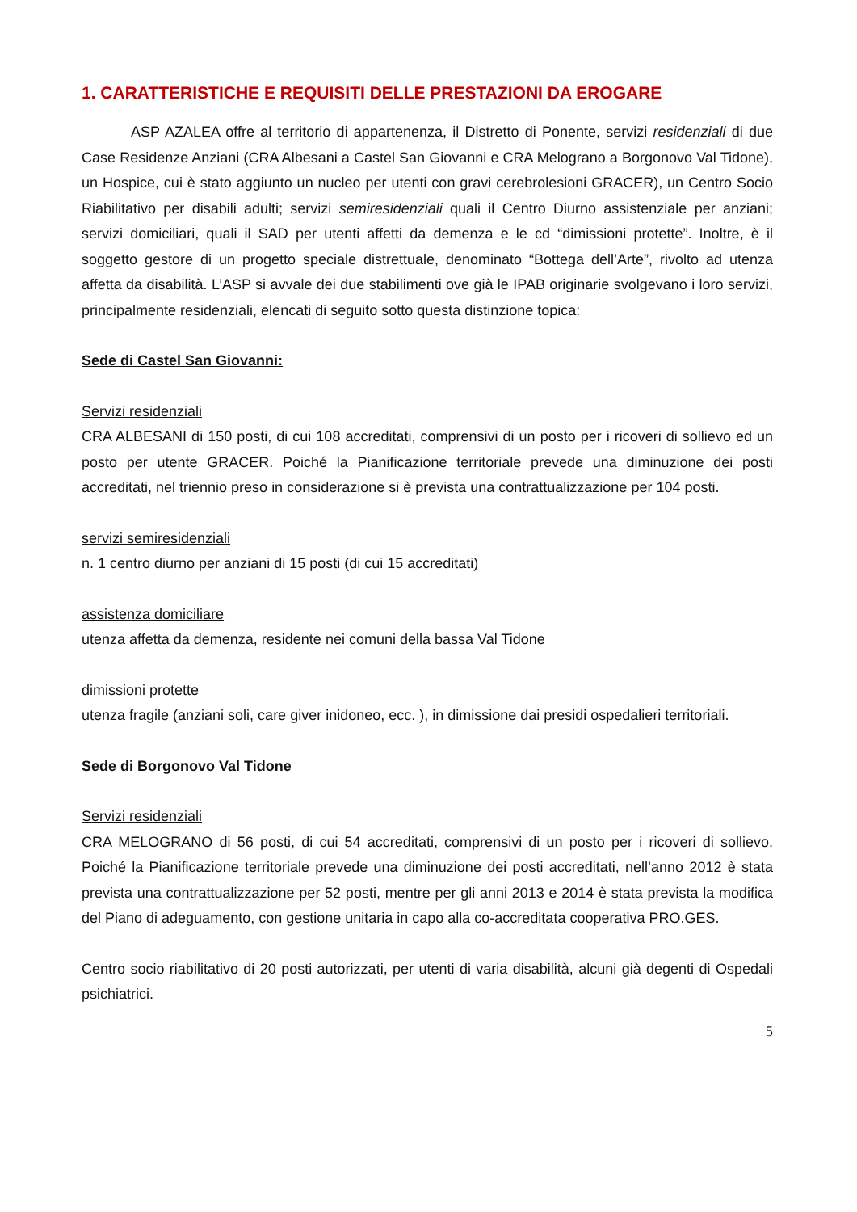1. CARATTERISTICHE E REQUISITI DELLE PRESTAZIONI DA EROGARE
ASP AZALEA offre al territorio di appartenenza, il Distretto di Ponente, servizi residenziali di due Case Residenze Anziani (CRA Albesani a Castel San Giovanni e CRA Melograno a Borgonovo Val Tidone), un Hospice, cui è stato aggiunto un nucleo per utenti con gravi cerebrolesioni GRACER), un Centro Socio Riabilitativo per disabili adulti; servizi semiresidenziali quali il Centro Diurno assistenziale per anziani; servizi domiciliari, quali il SAD per utenti affetti da demenza e le cd “dimissioni protette”. Inoltre, è il soggetto gestore di un progetto speciale distrettuale, denominato “Bottega dell’Arte”, rivolto ad utenza affetta da disabilità. L’ASP si avvale dei due stabilimenti ove già le IPAB originarie svolgevano i loro servizi, principalmente residenziali, elencati di seguito sotto questa distinzione topica:
Sede di Castel San Giovanni:
Servizi residenziali
CRA ALBESANI di 150 posti, di cui 108 accreditati, comprensivi di un posto per i ricoveri di sollievo ed un posto per utente GRACER. Poiché la Pianificazione territoriale prevede una diminuzione dei posti accreditati, nel triennio preso in considerazione si è prevista una contrattualizzazione per 104 posti.
servizi semiresidenziali
n. 1 centro diurno per anziani di 15 posti (di cui 15 accreditati)
assistenza domiciliare
utenza affetta da demenza, residente nei comuni della bassa Val Tidone
dimissioni protette
utenza fragile (anziani soli, care giver inidoneo, ecc. ), in dimissione dai presidi ospedalieri territoriali.
Sede di Borgonovo Val Tidone
Servizi residenziali
CRA MELOGRANO di 56 posti, di cui 54 accreditati, comprensivi di un posto per i ricoveri di sollievo. Poiché la Pianificazione territoriale prevede una diminuzione dei posti accreditati, nell’anno 2012 è stata prevista una contrattualizzazione per 52 posti, mentre per gli anni 2013 e 2014 è stata prevista la modifica del Piano di adeguamento, con gestione unitaria in capo alla co-accreditata cooperativa PRO.GES.
Centro socio riabilitativo di 20 posti autorizzati, per utenti di varia disabilità, alcuni già degenti di Ospedali psichiatrici.
5